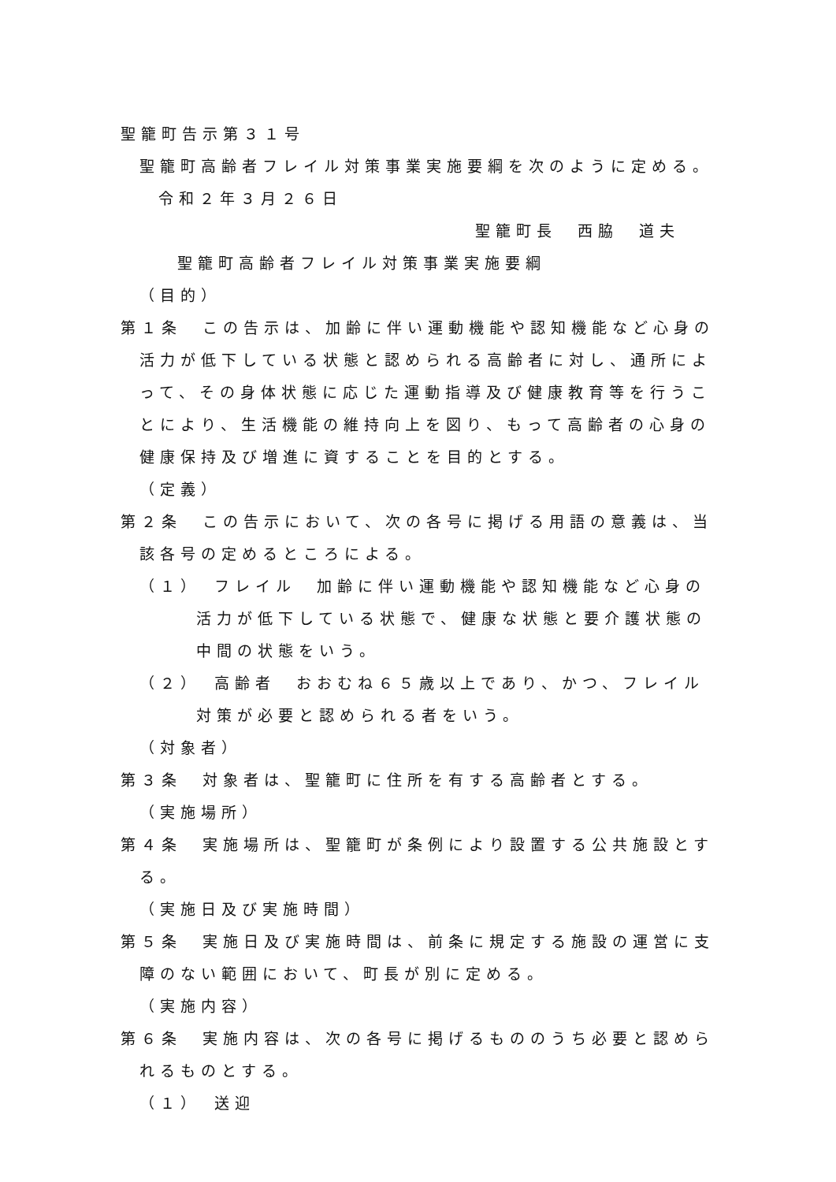聖籠町告示第３１号
聖籠町高齢者フレイル対策事業実施要綱を次のように定める。
令和２年３月２６日
聖籠町長　西脇　道夫
聖籠町高齢者フレイル対策事業実施要綱
（目的）
第１条　この告示は、加齢に伴い運動機能や認知機能など心身の活力が低下している状態と認められる高齢者に対し、通所によって、その身体状態に応じた運動指導及び健康教育等を行うことにより、生活機能の維持向上を図り、もって高齢者の心身の健康保持及び増進に資することを目的とする。
（定義）
第２条　この告示において、次の各号に掲げる用語の意義は、当該各号の定めるところによる。
（１）　フレイル　加齢に伴い運動機能や認知機能など心身の活力が低下している状態で、健康な状態と要介護状態の中間の状態をいう。
（２）　高齢者　おおむね６５歳以上であり、かつ、フレイル対策が必要と認められる者をいう。
（対象者）
第３条　対象者は、聖籠町に住所を有する高齢者とする。
（実施場所）
第４条　実施場所は、聖籠町が条例により設置する公共施設とする。
（実施日及び実施時間）
第５条　実施日及び実施時間は、前条に規定する施設の運営に支障のない範囲において、町長が別に定める。
（実施内容）
第６条　実施内容は、次の各号に掲げるもののうち必要と認められるものとする。
（１）　送迎